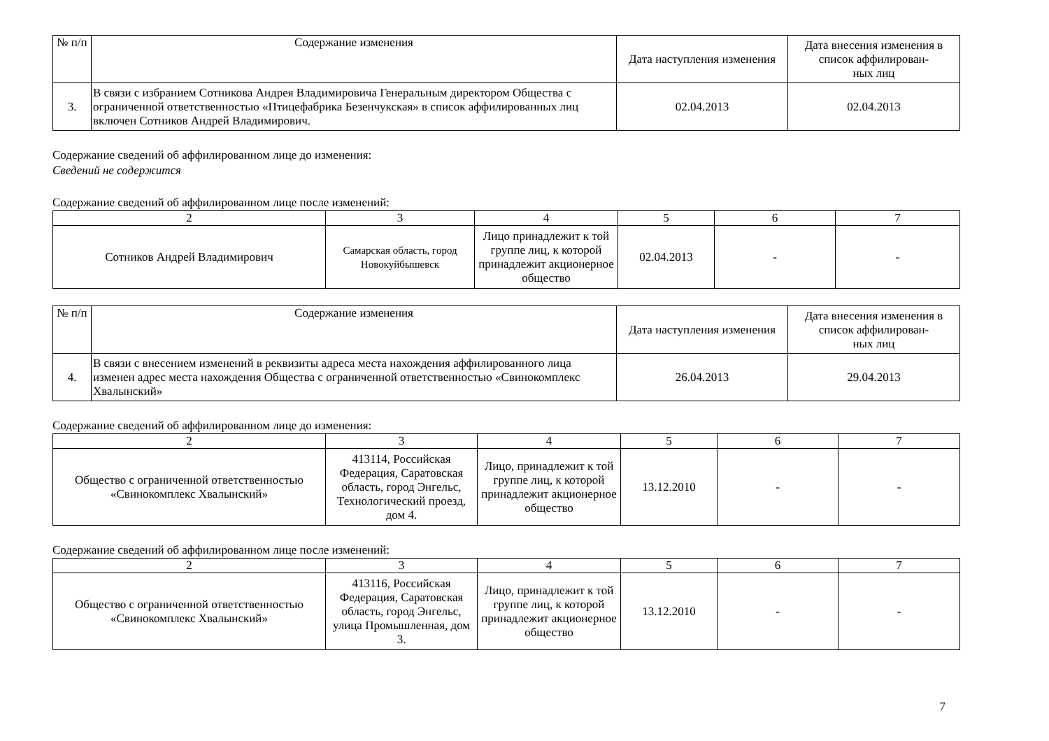| № п/п | Содержание изменения | Дата наступления изменения | Дата внесения изменения в список аффилирован- ных лиц |
| --- | --- | --- | --- |
| 3. | В связи с избранием Сотникова Андрея Владимировича Генеральным директором Общества с ограниченной ответственностью «Птицефабрика Безенчукская» в список аффилированных лиц включен Сотников Андрей Владимирович. | 02.04.2013 | 02.04.2013 |
Содержание сведений об аффилированном лице до изменения:
Сведений не содержится
Содержание сведений об аффилированном лице после изменений:
| 2 | 3 | 4 | 5 | 6 | 7 |
| Сотников Андрей Владимирович | Самарская область, город Новокуйбышевск | Лицо принадлежит к той группе лиц, к которой принадлежит акционерное общество | 02.04.2013 | - | - |
| № п/п | Содержание изменения | Дата наступления изменения | Дата внесения изменения в список аффилирован- ных лиц |
| --- | --- | --- | --- |
| 4. | В связи с внесением изменений в реквизиты адреса места нахождения аффилированного лица изменен адрес места нахождения Общества с ограниченной ответственностью «Свинокомплекс Хвалынский» | 26.04.2013 | 29.04.2013 |
Содержание сведений об аффилированном лице до изменения:
| 2 | 3 | 4 | 5 | 6 | 7 |
| Общество с ограниченной ответственностью «Свинокомплекс Хвалынский» | 413114, Российская Федерация, Саратовская область, город Энгельс, Технологический проезд, дом 4. | Лицо, принадлежит к той группе лиц, к которой принадлежит акционерное общество | 13.12.2010 | - | - |
Содержание сведений об аффилированном лице после изменений:
| 2 | 3 | 4 | 5 | 6 | 7 |
| Общество с ограниченной ответственностью «Свинокомплекс Хвалынский» | 413116, Российская Федерация, Саратовская область, город Энгельс, улица Промышленная, дом 3. | Лицо, принадлежит к той группе лиц, к которой принадлежит акционерное общество | 13.12.2010 | - | - |
7